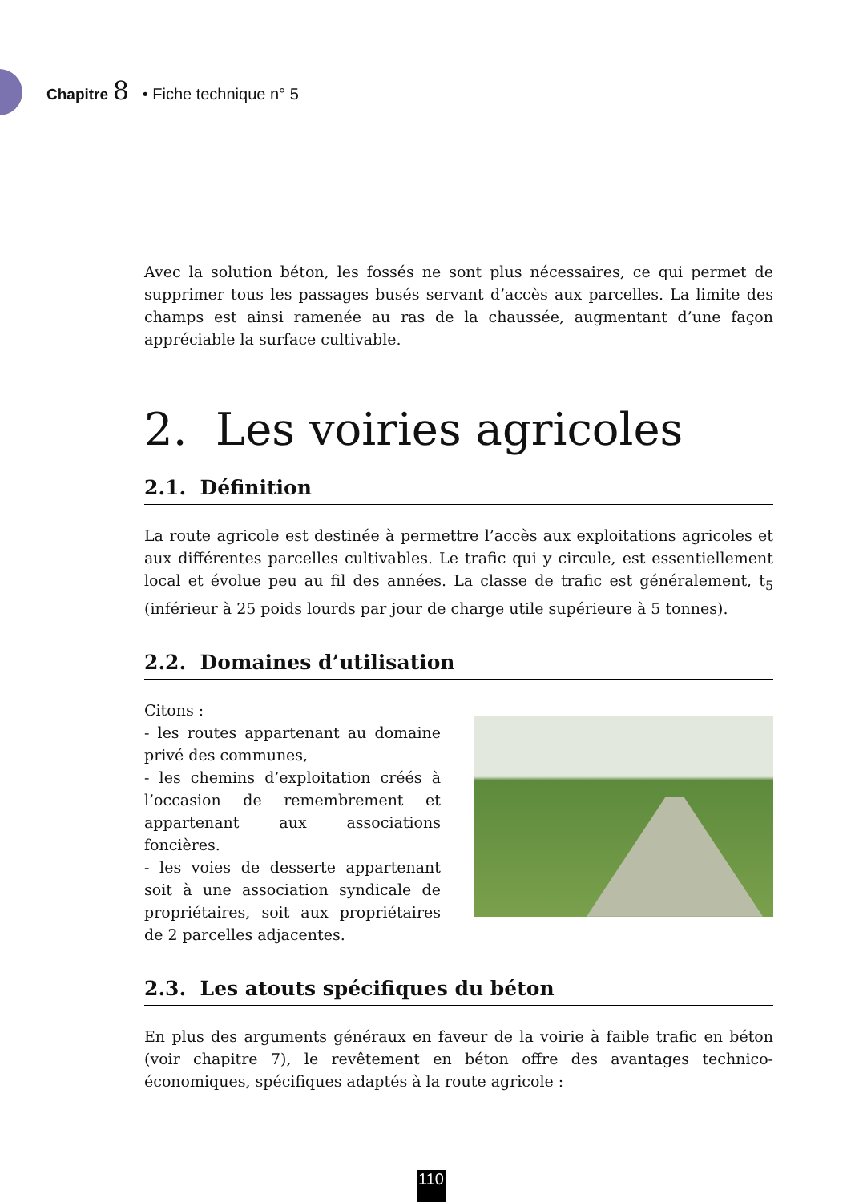Chapitre 8 • Fiche technique n° 5
Avec la solution béton, les fossés ne sont plus nécessaires, ce qui permet de supprimer tous les passages busés servant d’accès aux parcelles. La limite des champs est ainsi ramenée au ras de la chaussée, augmentant d’une façon appréciable la surface cultivable.
2. Les voiries agricoles
2.1. Définition
La route agricole est destinée à permettre l’accès aux exploitations agricoles et aux différentes parcelles cultivables. Le trafic qui y circule, est essentiellement local et évolue peu au fil des années. La classe de trafic est généralement, t<sub>5</sub> (inférieur à 25 poids lourds par jour de charge utile supérieure à 5 tonnes).
2.2. Domaines d’utilisation
Citons :
- les routes appartenant au domaine privé des communes,
- les chemins d’exploitation créés à l’occasion de remembrement et appartenant aux associations foncières.
- les voies de desserte appartenant soit à une association syndicale de propriétaires, soit aux propriétaires de 2 parcelles adjacentes.
2.3. Les atouts spécifiques du béton
En plus des arguments généraux en faveur de la voirie à faible trafic en béton (voir chapitre 7), le revêtement en béton offre des avantages technico-économiques, spécifiques adaptés à la route agricole :
110